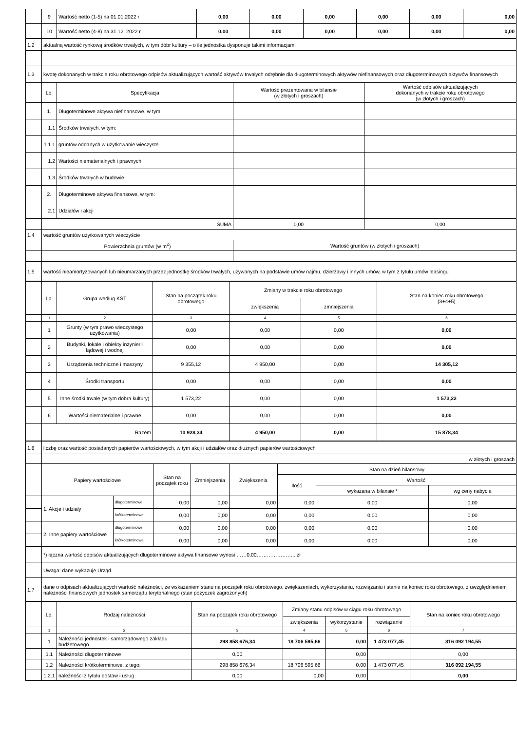| | 9 | Wartość netto (1-5) na 01.01.2022 r | 0,00 | 0,00 | 0,00 | 0,00 | 0,00 | 0,00 |
| | 10 | Wartość netto (4-8) na 31.12. 2022 r | 0,00 | 0,00 | 0,00 | 0,00 | 0,00 | 0,00 |
| 1.2 | aktualną wartość rynkową środków trwałych, w tym dóbr kultury – o ile jednostka dysponuje takimi informacjami | | | |
| 1.3 | kwotę dokonanych w trakcie roku obrotowego odpisów aktualizujących wartość aktywów trwałych odrębnie dla długoterminowych aktywów niefinansowych oraz długoterminowych aktywów finansowych | | | |
| | Lp. | Specyfikacja | Wartość prezentowana w bilansie (w złotych i groszach) | Wartość odpisów aktualizujących dokonanych w trakcie roku obrotowego (w złotych i groszach) |
| | 1. | Długoterminowe aktywa niefinansowe, w tym: | | |
| | 1.1 | Środków trwałych, w tym: | | |
| | 1.1.1 | gruntów oddanych w użytkowanie wieczyste | | |
| | 1.2 | Wartości niematerialnych i prawnych | | |
| | 1.3 | Środków trwałych w budowie | | |
| | 2. | Długoterminowe aktywa finansowe, w tym: | | |
| | 2.1 | Udziałów i akcji | | |
| | SUMA | | 0,00 | 0,00 |
| 1.4 | wartość gruntów użytkowanych wieczyście | | | |
| | Powierzchnia gruntów (w m<sup>2</sup>) | | Wartość gruntów (w złotych i groszach) | |
| 1.5 | wartość nieamortyzowanych lub nieumarzanych przez jednostkę środków trwałych, używanych na podstawie umów najmu, dzierżawy i innych umów, w tym z tytułu umów leasingu | | | |
| | Lp. | Grupa według KŚT | Stan na początek roku obrotowego | Zmiany w trakcie roku obrotowego | | Stan na koniec roku obrotowego (3+4+5) |
| | | | | zwiększenia | zmniejszenia | |
| | 1 | 2 | 3 | 4 | 5 | 6 |
| | 1 | Grunty (w tym prawo wieczystego użytkowania) | 0,00 | 0,00 | 0,00 | 0,00 |
| | 2 | Budynki, lokale i obiekty inżynierii lądowej i wodnej | 0,00 | 0,00 | 0,00 | 0,00 |
| | 3 | Urządzenia techniczne i maszyny | 9 355,12 | 4 950,00 | 0,00 | 14 305,12 |
| | 4 | Środki transportu | 0,00 | 0,00 | 0,00 | 0,00 |
| | 5 | Inne środki trwałe (w tym dobra kultury) | 1 573,22 | 0,00 | 0,00 | 1 573,22 |
| | 6 | Wartości niematerialne i prawne | 0,00 | 0,00 | 0,00 | 0,00 |
| | Razem | | 10 928,34 | 4 950,00 | 0,00 | 15 878,34 |
| 1.6 | liczbę oraz wartość posiadanych papierów wartościowych, w tym akcji i udziałów oraz dłużnych papierów wartościowych | | | | | | | |
| | w złotych i groszach | | | | | | | |
| | Papiery wartościowe | | Stan na początek roku | Zmniejszenia | Zwiększenia | Stan na dzień bilansowy | | |
| | | | | | | Ilość | Wartość | |
| | | | | | | | wykazana w bilansie * | wg ceny nabycia |
| | 1. Akcje i udziały | długoterminowe | 0,00 | 0,00 | 0,00 | 0,00 | 0,00 | 0,00 |
| | | krótkoterminowe | 0,00 | 0,00 | 0,00 | 0,00 | 0,00 | 0,00 |
| | 2. Inne papiery wartościowe | długoterminowe | 0,00 | 0,00 | 0,00 | 0,00 | 0,00 | 0,00 |
| | | krótkoterminowe | 0,00 | 0,00 | 0,00 | 0,00 | 0,00 | 0,00 |
| | *) łączna wartość odpisów aktualizujących długoterminowe aktywa finansowe wynosi ……0,00………………….. zł | | | | | | | |
| | Uwaga: dane wykazuje Urząd | | | | | | | |
| 1.7 | dane o odpisach aktualizujących wartość należności, ze wskazaniem stanu na początek roku obrotowego, zwiększeniach, wykorzystaniu, rozwiązaniu i stanie na koniec roku obrotowego, z uwzględnieniem należności finansowych jednostek samorządu terytorialnego (stan pożyczek zagrożonych) | | | | | | | |
| | Lp. | Rodzaj należności | Stan na początek roku obrotowego | Zmiany stanu odpisów w ciągu roku obrotowego | | | Stan na koniec roku obrotowego |
| | | | | zwiększenia | wykorzystanie | rozwiązanie | |
| | 1 | 2 | 3 | 4 | 5 | 6 | 7 |
| | 1 | Należności jednostek i samorządowego zakładu budżetowego | 298 858 676,34 | 18 706 595,66 | 0,00 | 1 473 077,45 | 316 092 194,55 |
| | 1.1 | Należności długoterminowe | 0,00 | | 0,00 | | 0,00 |
| | 1.2 | Należności krótkoterminowe, z tego: | 298 858 676,34 | 18 706 595,66 | 0,00 | 1 473 077,45 | 316 092 194,55 |
| | 1.2.1 | należności z tytułu dostaw i usług | 0,00 | 0,00 | 0,00 | | 0,00 |